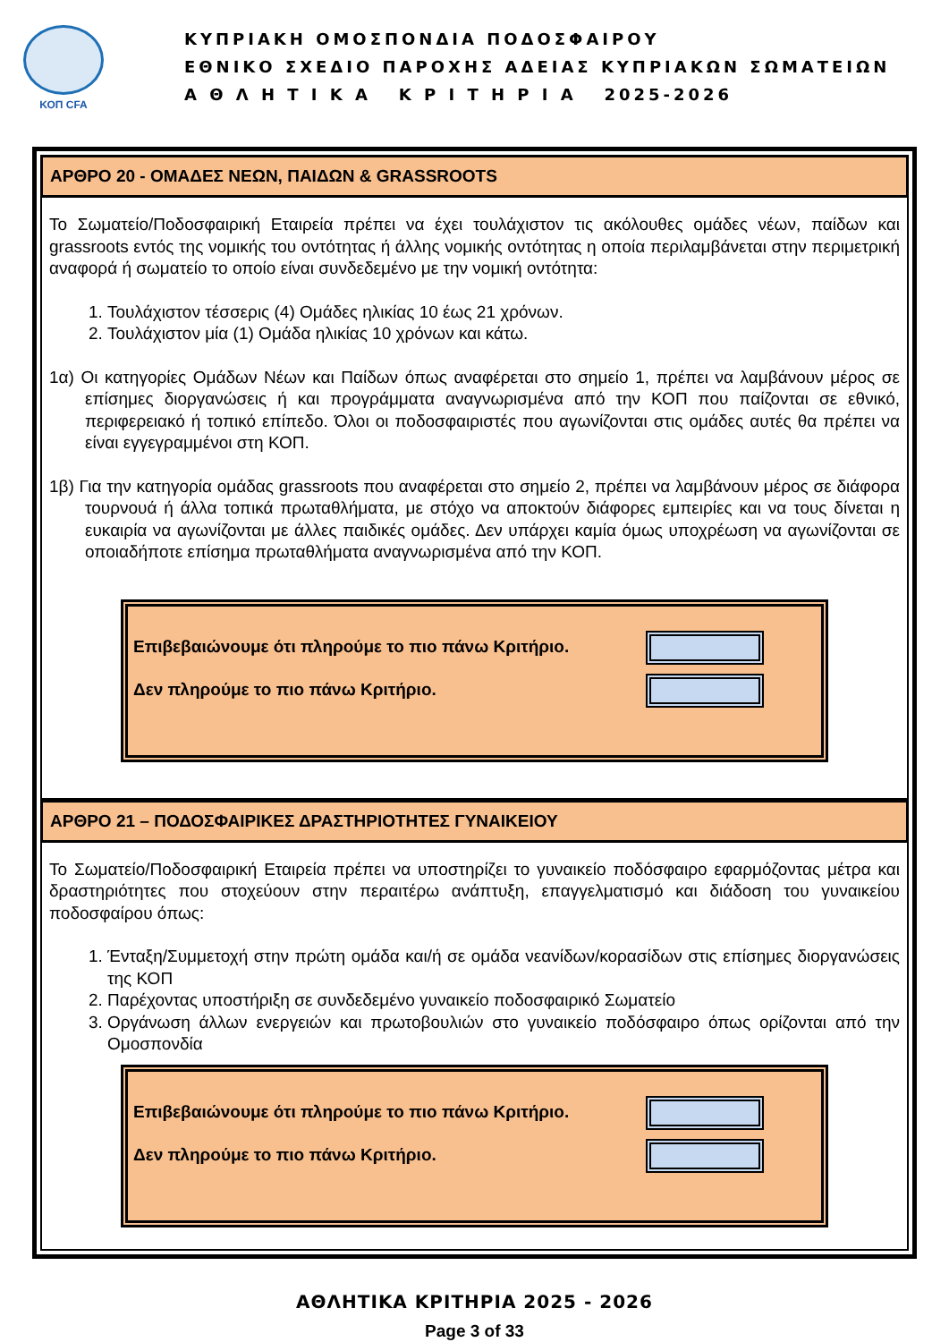ΚΟΠ CFA
ΚΥΠΡΙΑΚΗ ΟΜΟΣΠΟΝΔΙΑ ΠΟΔΟΣΦΑΙΡΟΥ
ΕΘΝΙΚΟ ΣΧΕΔΙΟ ΠΑΡΟΧΗΣ ΑΔΕΙΑΣ ΚΥΠΡΙΑΚΩΝ ΣΩΜΑΤΕΙΩΝ
Α Θ Λ Η Τ Ι Κ Α Κ Ρ Ι Τ Η Ρ Ι Α 2025-2026
ΑΡΘΡΟ 20 - ΟΜΑΔΕΣ ΝΕΩΝ, ΠΑΙΔΩΝ & GRASSROOTS
Το Σωματείο/Ποδοσφαιρική Εταιρεία πρέπει να έχει τουλάχιστον τις ακόλουθες ομάδες νέων, παίδων και grassroots εντός της νομικής του οντότητας ή άλλης νομικής οντότητας η οποία περιλαμβάνεται στην περιμετρική αναφορά ή σωματείο το οποίο είναι συνδεδεμένο με την νομική οντότητα:
1. Τουλάχιστον τέσσερις (4) Ομάδες ηλικίας 10 έως 21 χρόνων.
2. Τουλάχιστον μία (1) Ομάδα ηλικίας 10 χρόνων και κάτω.
1α) Οι κατηγορίες Ομάδων Νέων και Παίδων όπως αναφέρεται στο σημείο 1, πρέπει να λαμβάνουν μέρος σε επίσημες διοργανώσεις ή και προγράμματα αναγνωρισμένα από την ΚΟΠ που παίζονται σε εθνικό, περιφερειακό ή τοπικό επίπεδο. Όλοι οι ποδοσφαιριστές που αγωνίζονται στις ομάδες αυτές θα πρέπει να είναι εγγεγραμμένοι στη ΚΟΠ.
1β) Για την κατηγορία ομάδας grassroots που αναφέρεται στο σημείο 2, πρέπει να λαμβάνουν μέρος σε διάφορα τουρνουά ή άλλα τοπικά πρωταθλήματα, με στόχο να αποκτούν διάφορες εμπειρίες και να τους δίνεται η ευκαιρία να αγωνίζονται με άλλες παιδικές ομάδες. Δεν υπάρχει καμία όμως υποχρέωση να αγωνίζονται σε οποιαδήποτε επίσημα πρωταθλήματα αναγνωρισμένα από την ΚΟΠ.
Επιβεβαιώνουμε ότι πληρούμε το πιο πάνω Κριτήριο.
Δεν πληρούμε το πιο πάνω Κριτήριο.
ΑΡΘΡΟ 21 – ΠΟΔΟΣΦΑΙΡΙΚΕΣ ΔΡΑΣΤΗΡΙΟΤΗΤΕΣ ΓΥΝΑΙΚΕΙΟΥ
Το Σωματείο/Ποδοσφαιρική Εταιρεία πρέπει να υποστηρίζει το γυναικείο ποδόσφαιρο εφαρμόζοντας μέτρα και δραστηριότητες που στοχεύουν στην περαιτέρω ανάπτυξη, επαγγελματισμό και διάδοση του γυναικείου ποδοσφαίρου όπως:
1. Ένταξη/Συμμετοχή στην πρώτη ομάδα και/ή σε ομάδα νεανίδων/κορασίδων στις επίσημες διοργανώσεις της ΚΟΠ
2. Παρέχοντας υποστήριξη σε συνδεδεμένο γυναικείο ποδοσφαιρικό Σωματείο
3. Οργάνωση άλλων ενεργειών και πρωτοβουλιών στο γυναικείο ποδόσφαιρο όπως ορίζονται από την Ομοσπονδία
Επιβεβαιώνουμε ότι πληρούμε το πιο πάνω Κριτήριο.
Δεν πληρούμε το πιο πάνω Κριτήριο.
ΑΘΛΗΤΙΚΑ ΚΡΙΤΗΡΙΑ 2025 - 2026
Page 3 of 33